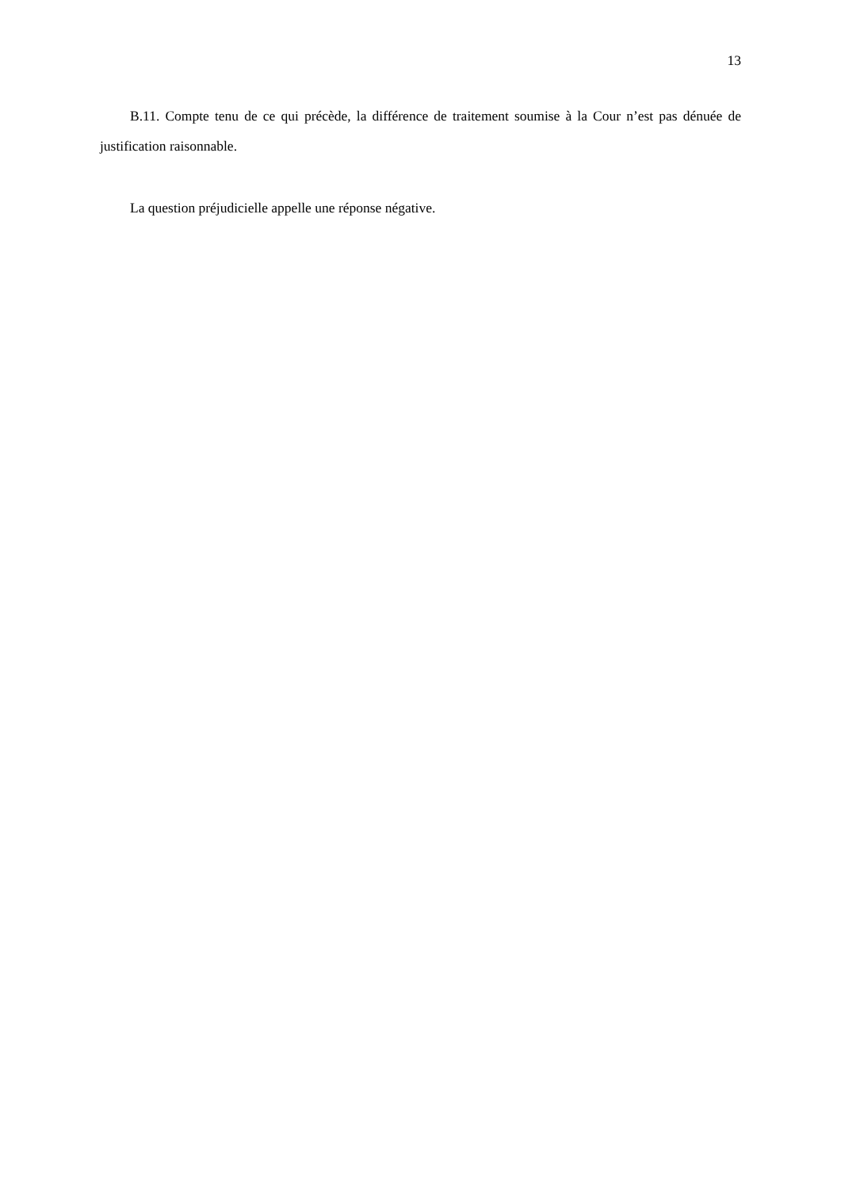13
B.11. Compte tenu de ce qui précède, la différence de traitement soumise à la Cour n’est pas dénuée de justification raisonnable.
La question préjudicielle appelle une réponse négative.